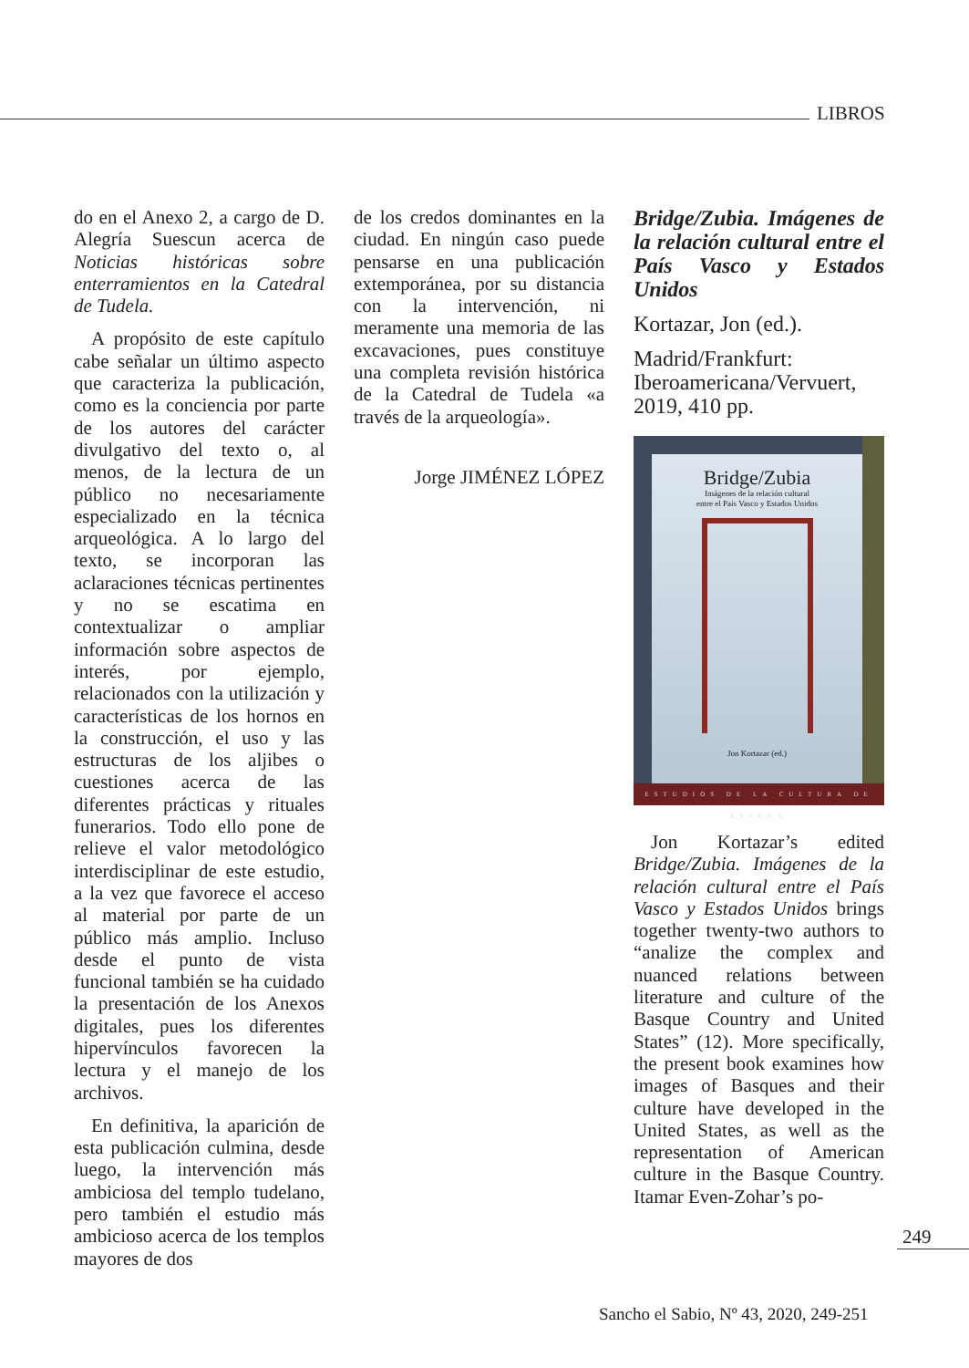LIBROS
do en el Anexo 2, a cargo de D. Alegría Suescun acerca de Noticias históricas sobre enterramientos en la Catedral de Tudela.
A propósito de este capítulo cabe señalar un último aspecto que caracteriza la publicación, como es la conciencia por parte de los autores del carácter divulgativo del texto o, al menos, de la lectura de un público no necesariamente especializado en la técnica arqueológica. A lo largo del texto, se incorporan las aclaraciones técnicas pertinentes y no se escatima en contextualizar o ampliar información sobre aspectos de interés, por ejemplo, relacionados con la utilización y características de los hornos en la construcción, el uso y las estructuras de los aljibes o cuestiones acerca de las diferentes prácticas y rituales funerarios. Todo ello pone de relieve el valor metodológico interdisciplinar de este estudio, a la vez que favorece el acceso al material por parte de un público más amplio. Incluso desde el punto de vista funcional también se ha cuidado la presentación de los Anexos digitales, pues los diferentes hipervínculos favorecen la lectura y el manejo de los archivos.
En definitiva, la aparición de esta publicación culmina, desde luego, la intervención más ambiciosa del templo tudelano, pero también el estudio más ambicioso acerca de los templos mayores de dos
de los credos dominantes en la ciudad. En ningún caso puede pensarse en una publicación extemporánea, por su distancia con la intervención, ni meramente una memoria de las excavaciones, pues constituye una completa revisión histórica de la Catedral de Tudela «a través de la arqueología».
Jorge JIMÉNEZ LÓPEZ
Bridge/Zubia. Imágenes de la relación cultural entre el País Vasco y Estados Unidos
Kortazar, Jon (ed.).
Madrid/Frankfurt: Iberoamericana/Vervuert, 2019, 410 pp.
Bridge/Zubia
Imágenes de la relación cultural
entre el País Vasco y Estados Unidos
Jon Kortazar (ed.)
ESTUDIOS DE LA CULTURA DE ESPAÑA
Jon Kortazar’s edited Bridge/Zubia. Imágenes de la relación cultural entre el País Vasco y Estados Unidos brings together twenty-two authors to “analize the complex and nuanced relations between literature and culture of the Basque Country and United States” (12). More specifically, the present book examines how images of Basques and their culture have developed in the United States, as well as the representation of American culture in the Basque Country. Itamar Even-Zohar’s po-
249
Sancho el Sabio, Nº 43, 2020, 249-251